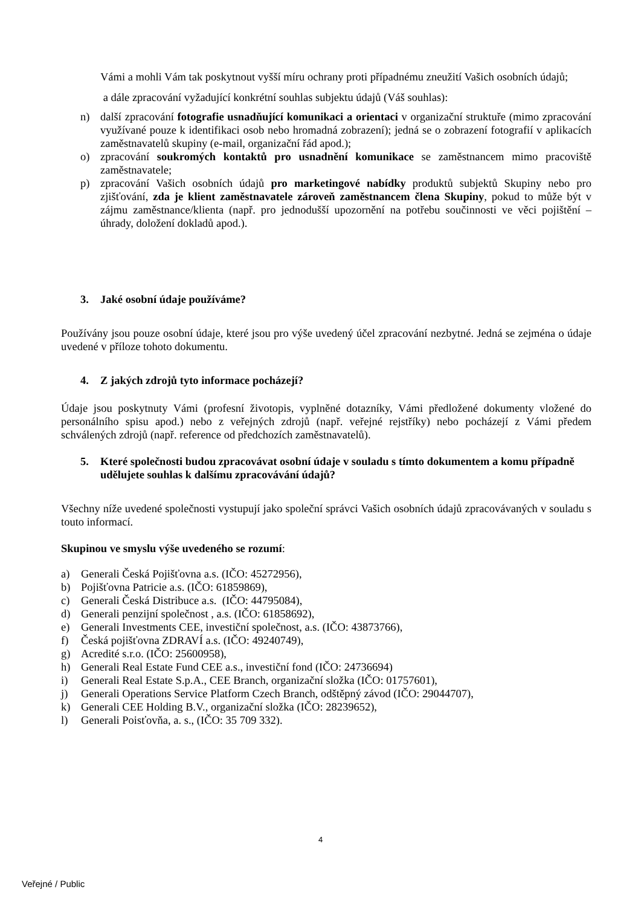Vámi a mohli Vám tak poskytnout vyšší míru ochrany proti případnému zneužití Vašich osobních údajů;
a dále zpracování vyžadující konkrétní souhlas subjektu údajů (Váš souhlas):
n) další zpracování fotografie usnadňující komunikaci a orientaci v organizační struktuře (mimo zpracování využívané pouze k identifikaci osob nebo hromadná zobrazení); jedná se o zobrazení fotografií v aplikacích zaměstnavatelů skupiny (e-mail, organizační řád apod.);
o) zpracování soukromých kontaktů pro usnadnění komunikace se zaměstnancem mimo pracoviště zaměstnavatele;
p) zpracování Vašich osobních údajů pro marketingové nabídky produktů subjektů Skupiny nebo pro zjišťování, zda je klient zaměstnavatele zároveň zaměstnancem člena Skupiny, pokud to může být v zájmu zaměstnance/klienta (např. pro jednodušší upozornění na potřebu součinnosti ve věci pojištění – úhrady, doložení dokladů apod.).
3. Jaké osobní údaje používáme?
Používány jsou pouze osobní údaje, které jsou pro výše uvedený účel zpracování nezbytné. Jedná se zejména o údaje uvedené v příloze tohoto dokumentu.
4. Z jakých zdrojů tyto informace pocházejí?
Údaje jsou poskytnuty Vámi (profesní životopis, vyplněné dotazníky, Vámi předložené dokumenty vložené do personálního spisu apod.) nebo z veřejných zdrojů (např. veřejné rejstříky) nebo pocházejí z Vámi předem schválených zdrojů (např. reference od předchozích zaměstnavatelů).
5. Které společnosti budou zpracovávat osobní údaje v souladu s tímto dokumentem a komu případně udělujete souhlas k dalšímu zpracovávání údajů?
Všechny níže uvedené společnosti vystupují jako společní správci Vašich osobních údajů zpracovávaných v souladu s touto informací.
Skupinou ve smyslu výše uvedeného se rozumí:
a) Generali Česká Pojišťovna a.s. (IČO: 45272956),
b) Pojišťovna Patricie a.s. (IČO: 61859869),
c) Generali Česká Distribuce a.s. (IČO: 44795084),
d) Generali penzijní společnost , a.s. (IČO: 61858692),
e) Generali Investments CEE, investiční společnost, a.s. (IČO: 43873766),
f) Česká pojišťovna ZDRAVÍ a.s. (IČO: 49240749),
g) Acredité s.r.o. (IČO: 25600958),
h) Generali Real Estate Fund CEE a.s., investiční fond (IČO: 24736694)
i) Generali Real Estate S.p.A., CEE Branch, organizační složka (IČO: 01757601),
j) Generali Operations Service Platform Czech Branch, odštěpný závod (IČO: 29044707),
k) Generali CEE Holding B.V., organizační složka (IČO: 28239652),
l) Generali Poisťovňa, a. s., (IČO: 35 709 332).
4
Veřejné / Public